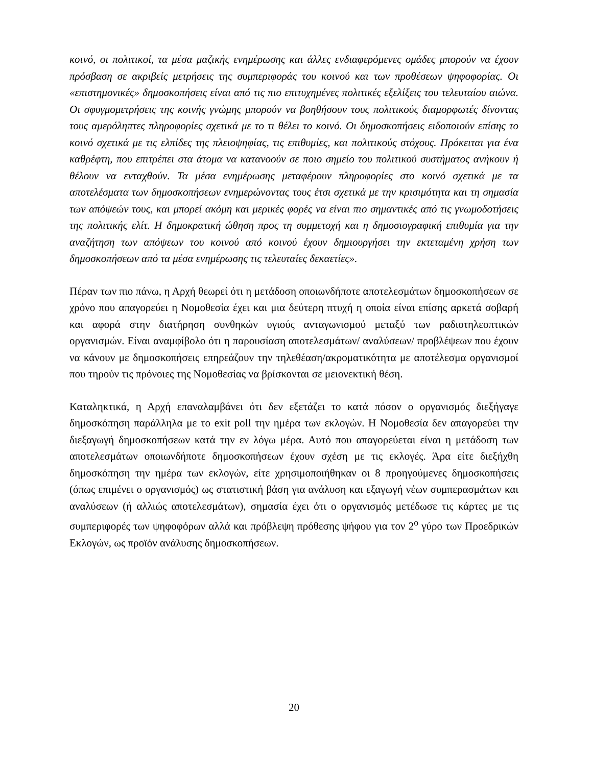κοινό, οι πολιτικοί, τα μέσα μαζικής ενημέρωσης και άλλες ενδιαφερόμενες ομάδες μπορούν να έχουν πρόσβαση σε ακριβείς μετρήσεις της συμπεριφοράς του κοινού και των προθέσεων ψηφοφορίας. Οι «επιστημονικές» δημοσκοπήσεις είναι από τις πιο επιτυχημένες πολιτικές εξελίξεις του τελευταίου αιώνα. Οι σφυγμομετρήσεις της κοινής γνώμης μπορούν να βοηθήσουν τους πολιτικούς διαμορφωτές δίνοντας τους αμερόληπτες πληροφορίες σχετικά με το τι θέλει το κοινό. Οι δημοσκοπήσεις ειδοποιούν επίσης το κοινό σχετικά με τις ελπίδες της πλειοψηφίας, τις επιθυμίες, και πολιτικούς στόχους. Πρόκειται για ένα καθρέφτη, που επιτρέπει στα άτομα να κατανοούν σε ποιο σημείο του πολιτικού συστήματος ανήκουν ή θέλουν να ενταχθούν. Τα μέσα ενημέρωσης μεταφέρουν πληροφορίες στο κοινό σχετικά με τα αποτελέσματα των δημοσκοπήσεων ενημερώνοντας τους έτσι σχετικά με την κρισιμότητα και τη σημασία των απόψεών τους, και μπορεί ακόμη και μερικές φορές να είναι πιο σημαντικές από τις γνωμοδοτήσεις της πολιτικής ελίτ. Η δημοκρατική ώθηση προς τη συμμετοχή και η δημοσιογραφική επιθυμία για την αναζήτηση των απόψεων του κοινού από κοινού έχουν δημιουργήσει την εκτεταμένη χρήση των δημοσκοπήσεων από τα μέσα ενημέρωσης τις τελευταίες δεκαετίες».
Πέραν των πιο πάνω, η Αρχή θεωρεί ότι η μετάδοση οποιωνδήποτε αποτελεσμάτων δημοσκοπήσεων σε χρόνο που απαγορεύει η Νομοθεσία έχει και μια δεύτερη πτυχή η οποία είναι επίσης αρκετά σοβαρή και αφορά στην διατήρηση συνθηκών υγιούς ανταγωνισμού μεταξύ των ραδιοτηλεοπτικών οργανισμών. Είναι αναμφίβολο ότι η παρουσίαση αποτελεσμάτων/ αναλύσεων/ προβλέψεων που έχουν να κάνουν με δημοσκοπήσεις επηρεάζουν την τηλεθέαση/ακροματικότητα με αποτέλεσμα οργανισμοί που τηρούν τις πρόνοιες της Νομοθεσίας να βρίσκονται σε μειονεκτική θέση.
Καταληκτικά, η Αρχή επαναλαμβάνει ότι δεν εξετάζει το κατά πόσον ο οργανισμός διεξήγαγε δημοσκόπηση παράλληλα με το exit poll την ημέρα των εκλογών. Η Νομοθεσία δεν απαγορεύει την διεξαγωγή δημοσκοπήσεων κατά την εν λόγω μέρα. Αυτό που απαγορεύεται είναι η μετάδοση των αποτελεσμάτων οποιωνδήποτε δημοσκοπήσεων έχουν σχέση με τις εκλογές. Άρα είτε διεξήχθη δημοσκόπηση την ημέρα των εκλογών, είτε χρησιμοποιήθηκαν οι 8 προηγούμενες δημοσκοπήσεις (όπως επιμένει ο οργανισμός) ως στατιστική βάση για ανάλυση και εξαγωγή νέων συμπερασμάτων και αναλύσεων (ή αλλιώς αποτελεσμάτων), σημασία έχει ότι ο οργανισμός μετέδωσε τις κάρτες με τις συμπεριφορές των ψηφοφόρων αλλά και πρόβλεψη πρόθεσης ψήφου για τον 2<sup>ο</sup> γύρο των Προεδρικών Εκλογών, ως προϊόν ανάλυσης δημοσκοπήσεων.
20